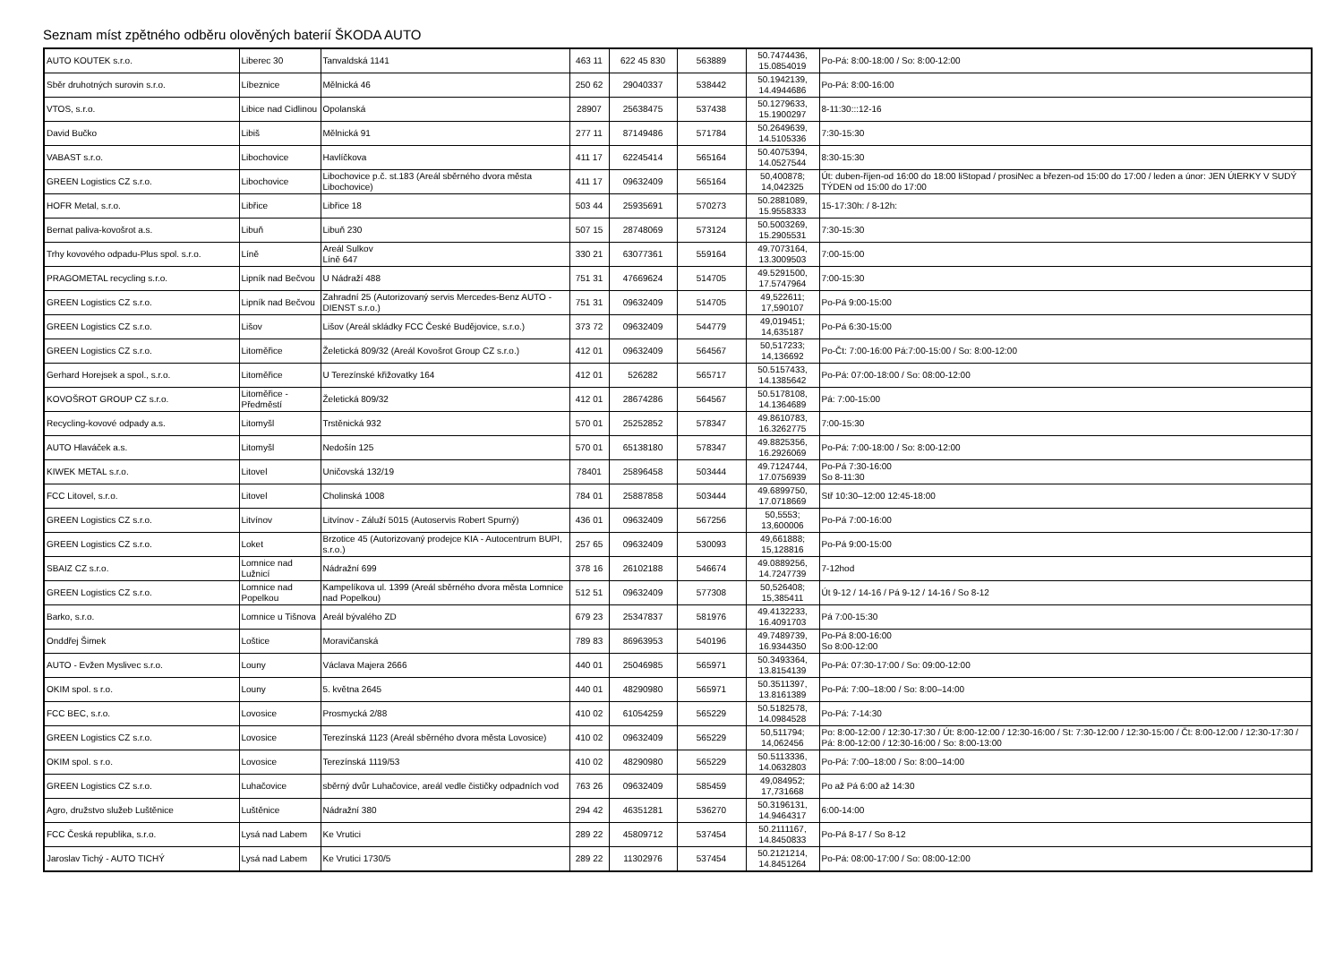Seznam míst zpětného odběru olověných baterií ŠKODA AUTO
| AUTO KOUTEK s.r.o. | Liberec 30 | Tanvaldská 1141 | 463 11 | 622 45 830 | 563889 | 50.7474436, 15.0854019 | Po-Pá: 8:00-18:00 / So: 8:00-12:00 |
| Sběr druhotných surovin s.r.o. | Líbeznice | Mělnická 46 | 250 62 | 29040337 | 538442 | 50.1942139, 14.4944686 | Po-Pá: 8:00-16:00 |
| VTOS, s.r.o. | Libice nad Cidlinou | Opolanská | 28907 | 25638475 | 537438 | 50.1279633, 15.1900297 | 8-11:30:::12-16 |
| David Bučko | Libiš | Mělnická 91 | 277 11 | 87149486 | 571784 | 50.2649639, 14.5105336 | 7:30-15:30 |
| VABAST s.r.o. | Libochovice | Havlíčkova | 411 17 | 62245414 | 565164 | 50.4075394, 14.0527544 | 8:30-15:30 |
| GREEN Logistics CZ s.r.o. | Libochovice | Libochovice p.č. st.183 (Areál sběrného dvora města Libochovice) | 411 17 | 09632409 | 565164 | 50,400878; 14,042325 | Út: duben-říjen-od 16:00 do 18:00 liStopad / prosiNec a březen-od 15:00 do 17:00 / leden a únor: JEN ÚtERKY V SUDÝ TÝDEN od 15:00 do 17:00 |
| HOFR Metal, s.r.o. | Libřice | Libřice 18 | 503 44 | 25935691 | 570273 | 50.2881089, 15.9558333 | 15-17:30h: / 8-12h: |
| Bernat paliva-kovošrot a.s. | Libuň | Libuň 230 | 507 15 | 28748069 | 573124 | 50.5003269, 15.2905531 | 7:30-15:30 |
| Trhy kovového odpadu-Plus spol. s.r.o. | Líně | Areál Sulkov Líně 647 | 330 21 | 63077361 | 559164 | 49.7073164, 13.3009503 | 7:00-15:00 |
| PRAGOMETAL recycling s.r.o. | Lipník nad Bečvou | U Nádraží 488 | 751 31 | 47669624 | 514705 | 49.5291500, 17.5747964 | 7:00-15:30 |
| GREEN Logistics CZ s.r.o. | Lipník nad Bečvou | Zahradní 25 (Autorizovaný servis Mercedes-Benz AUTO - DIENST s.r.o.) | 751 31 | 09632409 | 514705 | 49,522611; 17,590107 | Po-Pá 9:00-15:00 |
| GREEN Logistics CZ s.r.o. | Lišov | Lišov (Areál skládky FCC České Budějovice, s.r.o.) | 373 72 | 09632409 | 544779 | 49,019451; 14,635187 | Po-Pá 6:30-15:00 |
| GREEN Logistics CZ s.r.o. | Litoměřice | Želetická 809/32 (Areál Kovošrot Group CZ s.r.o.) | 412 01 | 09632409 | 564567 | 50,517233; 14,136692 | Po-Čt: 7:00-16:00 Pá:7:00-15:00 / So: 8:00-12:00 |
| Gerhard Horejsek a spol., s.r.o. | Litoměřice | U Terezínské křižovatky 164 | 412 01 | 526282 | 565717 | 50.5157433, 14.1385642 | Po-Pá: 07:00-18:00 / So: 08:00-12:00 |
| KOVOŠROT GROUP CZ s.r.o. | Litoměřice - Předměstí | Želetická 809/32 | 412 01 | 28674286 | 564567 | 50.5178108, 14.1364689 | Pá: 7:00-15:00 |
| Recycling-kovové odpady a.s. | Litomyšl | Trstěnická 932 | 570 01 | 25252852 | 578347 | 49.8610783, 16.3262775 | 7:00-15:30 |
| AUTO Hlaváček a.s. | Litomyšl | Nedošín 125 | 570 01 | 65138180 | 578347 | 49.8825356, 16.2926069 | Po-Pá: 7:00-18:00 / So: 8:00-12:00 |
| KIWEK METAL s.r.o. | Litovel | Uničovská 132/19 | 78401 | 25896458 | 503444 | 49.7124744, 17.0756939 | Po-Pá 7:30-16:00 So 8-11:30 |
| FCC Litovel, s.r.o. | Litovel | Cholinská 1008 | 784 01 | 25887858 | 503444 | 49.6899750, 17.0718669 | Stř 10:30–12:00 12:45-18:00 |
| GREEN Logistics CZ s.r.o. | Litvínov | Litvínov - Záluží 5015 (Autoservis Robert Spurný) | 436 01 | 09632409 | 567256 | 50,5553; 13,600006 | Po-Pá 7:00-16:00 |
| GREEN Logistics CZ s.r.o. | Loket | Brzotice 45 (Autorizovaný prodejce KIA - Autocentrum BUPI, s.r.o.) | 257 65 | 09632409 | 530093 | 49,661888; 15,128816 | Po-Pá 9:00-15:00 |
| SBAIZ CZ s.r.o. | Lomnice nad Lužnicí | Nádražní 699 | 378 16 | 26102188 | 546674 | 49.0889256, 14.7247739 | 7-12hod |
| GREEN Logistics CZ s.r.o. | Lomnice nad Popelkou | Kampelíkova ul. 1399 (Areál sběrného dvora města Lomnice nad Popelkou) | 512 51 | 09632409 | 577308 | 50,526408; 15,385411 | Út 9-12 / 14-16 / Pá 9-12 / 14-16 / So 8-12 |
| Barko, s.r.o. | Lomnice u Tišnova | Areál bývalého ZD | 679 23 | 25347837 | 581976 | 49.4132233, 16.4091703 | Pá 7:00-15:30 |
| Onddřej Šimek | Loštice | Moravičanská | 789 83 | 86963953 | 540196 | 49.7489739, 16.9344350 | Po-Pá 8:00-16:00 So 8:00-12:00 |
| AUTO - Evžen Myslivec s.r.o. | Louny | Václava Majera 2666 | 440 01 | 25046985 | 565971 | 50.3493364, 13.8154139 | Po-Pá: 07:30-17:00 / So: 09:00-12:00 |
| OKIM spol. s r.o. | Louny | 5. května 2645 | 440 01 | 48290980 | 565971 | 50.3511397, 13.8161389 | Po-Pá: 7:00–18:00 / So: 8:00–14:00 |
| FCC BEC, s.r.o. | Lovosice | Prosmycká 2/88 | 410 02 | 61054259 | 565229 | 50.5182578, 14.0984528 | Po-Pá: 7-14:30 |
| GREEN Logistics CZ s.r.o. | Lovosice | Terezínská 1123 (Areál sběrného dvora města Lovosice) | 410 02 | 09632409 | 565229 | 50,511794; 14,062456 | Po: 8:00-12:00 / 12:30-17:30 / Út: 8:00-12:00 / 12:30-16:00 / St: 7:30-12:00 / 12:30-15:00 / Čt: 8:00-12:00 / 12:30-17:30 / Pá: 8:00-12:00 / 12:30-16:00 / So: 8:00-13:00 |
| OKIM spol. s r.o. | Lovosice | Terezínská 1119/53 | 410 02 | 48290980 | 565229 | 50.5113336, 14.0632803 | Po-Pá: 7:00–18:00 / So: 8:00–14:00 |
| GREEN Logistics CZ s.r.o. | Luhačovice | sběrný dvůr Luhačovice, areál vedle čističky odpadních vod | 763 26 | 09632409 | 585459 | 49,084952; 17,731668 | Po až Pá 6:00 až 14:30 |
| Agro, družstvo služeb Luštěnice | Luštěnice | Nádražní 380 | 294 42 | 46351281 | 536270 | 50.3196131, 14.9464317 | 6:00-14:00 |
| FCC Česká republika, s.r.o. | Lysá nad Labem | Ke Vrutici | 289 22 | 45809712 | 537454 | 50.2111167, 14.8450833 | Po-Pá 8-17 / So 8-12 |
| Jaroslav Tichý - AUTO TICHÝ | Lysá nad Labem | Ke Vrutici 1730/5 | 289 22 | 11302976 | 537454 | 50.2121214, 14.8451264 | Po-Pá: 08:00-17:00 / So: 08:00-12:00 |